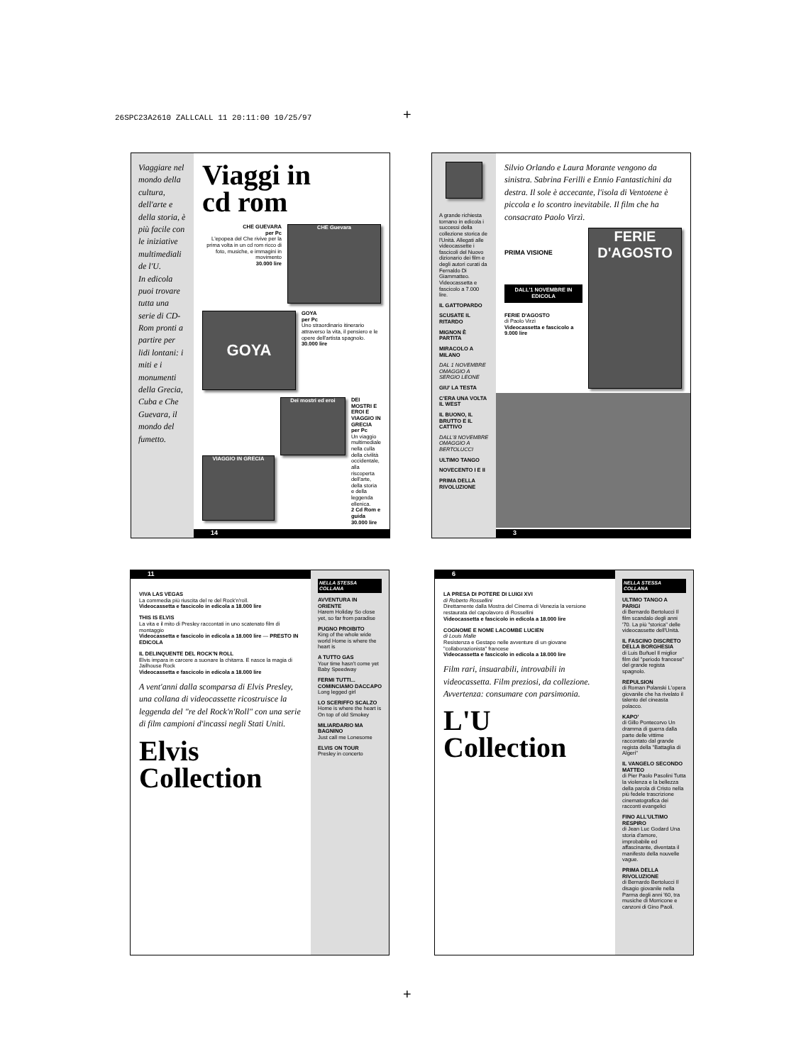26SPC23A2610 ZALLCALL 11 20:11:00 10/25/97
+
Viaggiare nel mondo della cultura, dell'arte e della storia, è più facile con le iniziative multimediali de l'U.
In edicola puoi trovare tutta una serie di CD-Rom pronti a partire per lidi lontani: i miti e i monumenti della Grecia, Cuba e Che Guevara, il mondo del fumetto.
Viaggi in
cd rom
CHE GUEVARA
per Pc
L'epopea del Che rivive per la prima volta in un cd rom ricco di foto, musiche, e immagini in movimento
30.000 lire
CHE Guevara
GOYA
GOYA
per Pc
Uno straordinario itinerario attraverso la vita, il pensiero e le opere dell'artista spagnolo.
30.000 lire
Dei mostri ed eroi
VIAGGIO IN GRECIA
DEI MOSTRI E EROI E VIAGGIO IN GRECIA
per Pc
Un viaggio multimediale nella culla della civilità occidentale, alla riscoperta dell'arte, della storia e della leggenda ellenica.
2 Cd Rom e guida 30.000 lire
14
A grande richiesta tornano in edicola i successi della collezione storica de l'Unità. Allegati alle videocassette i fascicoli del Nuovo dizionario dei film e degli autori curati da Fernaldo Di Giammatteo. Videocassetta e fascicolo a 7.000 lire.
IL GATTOPARDO
SCUSATE IL RITARDO
MIGNON È PARTITA
MIRACOLO A MILANO
DAL 1 NOVEMBRE OMAGGIO A SERGIO LEONE
GIU' LA TESTA
C'ERA UNA VOLTA IL WEST
IL BUONO, IL BRUTTO E IL CATTIVO
DALL'8 NOVEMBRE OMAGGIO A BERTOLUCCI
ULTIMO TANGO
NOVECENTO I E II
PRIMA DELLA RIVOLUZIONE
Silvio Orlando e Laura Morante vengono da sinistra. Sabrina Ferilli e Ennio Fantastichini da destra. Il sole è accecante, l'isola di Ventotene è piccola e lo scontro inevitabile. Il film che ha consacrato Paolo Virzì.
PRIMA VISIONE
DALL'1 NOVEMBRE IN EDICOLA
FERIE D'AGOSTO
di Paolo Virzì
Videocassetta e fascicolo a 9.000 lire
FERIE D'AGOSTO
3
11
VIVA LAS VEGAS
La commedia più riuscita del re del Rock'n'roll.
Videocassetta e fascicolo in edicola a 18.000 lire
THIS IS ELVIS
La vita e il mito di Presley raccontati in uno scatenato film di montaggio
Videocassetta e fascicolo in edicola a 18.000 lire — PRESTO IN EDICOLA
IL DELINQUENTE DEL ROCK'N ROLL
Elvis impara in carcere a suonare la chitarra. E nasce la magia di Jailhouse Rock
Videocassetta e fascicolo in edicola a 18.000 lire
A vent'anni dalla scomparsa di Elvis Presley, una collana di videocassette ricostruisce la leggenda del "re del Rock'n'Roll" con una serie di film campioni d'incassi negli Stati Uniti.
Elvis
Collection
NELLA STESSA COLLANA
AVVENTURA IN ORIENTE
Harem Holiday So close yet, so far from paradise
PUGNO PROIBITO
King of the whole wide world Home is where the heart is
A TUTTO GAS
Your time hasn't come yet Baby Speedway
FERMI TUTTI... COMINCIAMO DACCAPO
Long legged girl
LO SCERIFFO SCALZO
Home is where the heart is On top of old Smokey
MILIARDARIO MA BAGNINO
Just call me Lonesome
ELVIS ON TOUR
Presley in concerto
6
LA PRESA DI POTERE DI LUIGI XVI
di Roberto Rossellini
Direttamente dalla Mostra del Cinema di Venezia la versione restaurata del capolavoro di Rossellini
Videocassetta e fascicolo in edicola a 18.000 lire
COGNOME E NOME LACOMBE LUCIEN
di Louis Malle
Resistenza e Gestapo nelle avventure di un giovane "collaborazionista" francese
Videocassetta e fascicolo in edicola a 18.000 lire
Film rari, insuarabili, introvabili in videocassetta. Film preziosi, da collezione. Avvertenza: consumare con parsimonia.
L'U Collection
NELLA STESSA COLLANA
ULTIMO TANGO A PARIGI
di Bernardo Bertolucci Il film scandalo degli anni '70. La più "storica" delle videocassette dell'Unità.
IL FASCINO DISCRETO DELLA BORGHESIA
di Luis Buñuel Il miglior film del "periodo francese" del grande regista spagnolo.
REPULSION
di Roman Polanski L'opera giovanile che ha rivelato il talento del cineasta polacco.
KAPO'
di Gillo Pontecorvo Un dramma di guerra dalla parte delle vittime raccontato dal grande regista della "Battaglia di Algeri"
IL VANGELO SECONDO MATTEO
di Pier Paolo Pasolini Tutta la violenza e la bellezza della parola di Cristo nella più fedele trascrizione cinematografica dei racconti evangelici
FINO ALL'ULTIMO RESPIRO
di Jean Luc Godard Una storia d'amore, improbabile ed affascinante, diventata il manifesto della nouvelle vague.
PRIMA DELLA RIVOLUZIONE
di Bernardo Bertolucci Il disagio giovanile nella Parma degli anni '60, tra musiche di Morricone e canzoni di Gino Paoli.
+